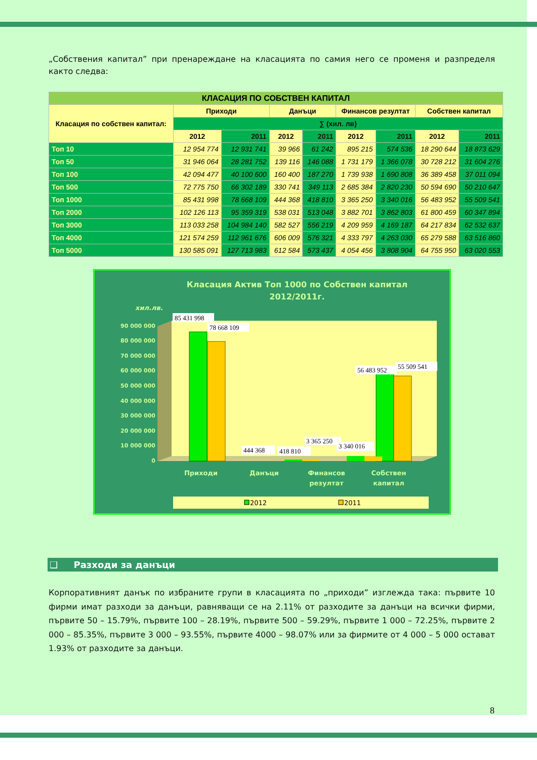„Собствения капитал” при пренареждане на класацията по самия него се променя и разпределя както следва:
| КЛАСАЦИЯ ПО СОБСТВЕН КАПИТАЛ | | | | | | | | |
| --- | --- | --- | --- | --- | --- | --- | --- | --- |
| Класация по собствен капитал: | Приходи | | Данъци | | Финансов резултат | | Собствен капитал | |
| | ∑ (хил. лв) | | | | | | | |
| | 2012 | 2011 | 2012 | 2011 | 2012 | 2011 | 2012 | 2011 |
| Топ 10 | 12 954 774 | 12 931 741 | 39 966 | 61 242 | 895 215 | 574 536 | 18 290 644 | 18 873 629 |
| Топ 50 | 31 946 064 | 28 281 752 | 139 116 | 146 088 | 1 731 179 | 1 366 078 | 30 728 212 | 31 604 276 |
| Топ 100 | 42 094 477 | 40 100 600 | 160 400 | 187 270 | 1 739 938 | 1 690 808 | 36 389 458 | 37 011 094 |
| Топ 500 | 72 775 750 | 66 302 189 | 330 741 | 349 113 | 2 685 384 | 2 820 230 | 50 594 690 | 50 210 647 |
| Топ 1000 | 85 431 998 | 78 668 109 | 444 368 | 418 810 | 3 365 250 | 3 340 016 | 56 483 952 | 55 509 541 |
| Топ 2000 | 102 126 113 | 95 359 319 | 538 031 | 513 048 | 3 882 701 | 3 862 803 | 61 800 459 | 60 347 894 |
| Топ 3000 | 113 033 258 | 104 984 140 | 582 527 | 556 219 | 4 209 959 | 4 169 187 | 64 217 834 | 62 532 637 |
| Топ 4000 | 121 574 259 | 112 961 676 | 606 009 | 576 321 | 4 333 797 | 4 263 030 | 65 279 588 | 63 516 860 |
| Топ 5000 | 130 585 091 | 127 713 983 | 612 584 | 573 437 | 4 054 456 | 3 808 904 | 64 755 950 | 63 020 553 |
Класация Актив Топ 1000 по Собствен капитал
2012/2011г.
хил.лв.
90 000 000
80 000 000
70 000 000
60 000 000
50 000 000
40 000 000
30 000 000
20 000 000
10 000 000
0
85 431 998
78 668 109
56 483 952
55 509 541
444 368
418 810
3 365 250
3 340 016
Приходи
Данъци
Финансов
резултат
Собствен
капитал
2012
2011
❑ Разходи за данъци
Корпоративният данък по избраните групи в класацията по „приходи” изглежда така: първите 10 фирми имат разходи за данъци, равняващи се на 2.11% от разходите за данъци на всички фирми, първите 50 – 15.79%, първите 100 – 28.19%, първите 500 – 59.29%, първите 1 000 – 72.25%, първите 2 000 – 85.35%, първите 3 000 – 93.55%, първите 4000 – 98.07% или за фирмите от 4 000 – 5 000 остават 1.93% от разходите за данъци.
8